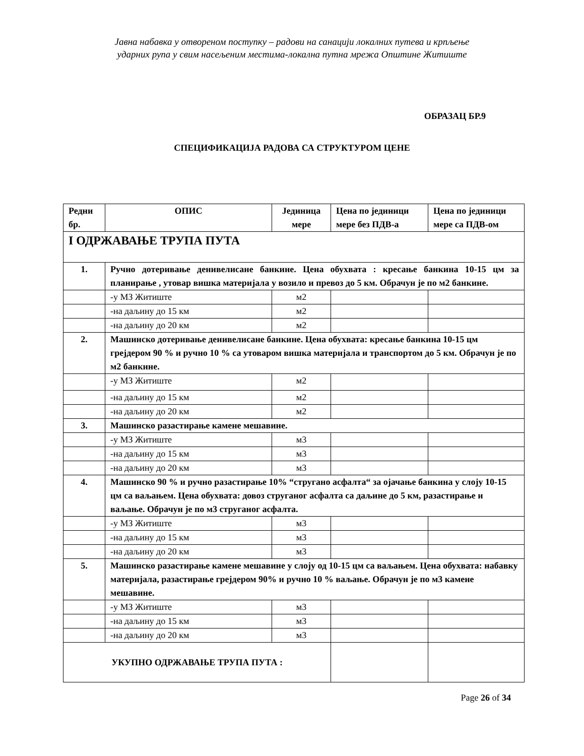Јавна набавка у отвореном поступку – радови на санацији локалних путева и крпљење
ударних рупа у свим насељеним местима-локална путна мрежа Општине Житиште
ОБРАЗАЦ БР.9
СПЕЦИФИКАЦИЈА РАДОВА СА СТРУКТУРОМ ЦЕНЕ
| Редни бр. | ОПИС | Јединица мере | Цена по јединици мере без ПДВ-а | Цена по јединици мере са ПДВ-ом |
| --- | --- | --- | --- | --- |
| I ОДРЖАВАЊЕ ТРУПА ПУТА | | | | |
| 1. | Ручно дотеривање денивелисане банкине. Цена обухвата : кресање банкина 10-15 цм за планирање , утовар вишка материјала у возило и превоз до 5 км. Обрачун је по м2 банкине. | | | |
| | -у МЗ Житиште | м2 | | |
| | -на даљину до 15 км | м2 | | |
| | -на даљину до 20 км | м2 | | |
| 2. | Машинско дотеривање денивелисане банкине. Цена обухвата: кресање банкина 10-15 цм грејдером 90 % и ручно 10 % са утоваром вишка материјала и транспортом до 5 км. Обрачун је по м2 банкине. | | | |
| | -у МЗ Житиште | м2 | | |
| | -на даљину до 15 км | м2 | | |
| | -на даљину до 20 км | м2 | | |
| 3. | Машинско разастирање камене мешавине. | | | |
| | -у МЗ Житиште | м3 | | |
| | -на даљину до 15 км | м3 | | |
| | -на даљину до 20 км | м3 | | |
| 4. | Машинско 90 % и ручно разастирање 10% “стругано асфалта“ за ојачање банкина у слоју 10-15 цм са ваљањем. Цена обухвата: довоз струганог асфалта са даљине до 5 км, разастирање и ваљање. Обрачун је по м3 струганог асфалта. | | | |
| | -у МЗ Житиште | м3 | | |
| | -на даљину до 15 км | м3 | | |
| | -на даљину до 20 км | м3 | | |
| 5. | Машинско разастирање камене мешавине у слоју од 10-15 цм са ваљањем. Цена обухвата: набавку материјала, разастирање грејдером 90% и ручно 10 % ваљање. Обрачун је по м3 камене мешавине. | | | |
| | -у МЗ Житиште | м3 | | |
| | -на даљину до 15 км | м3 | | |
| | -на даљину до 20 км | м3 | | |
| УКУПНО ОДРЖАВАЊЕ ТРУПА ПУТА : | | | | |
Page 26 of 34